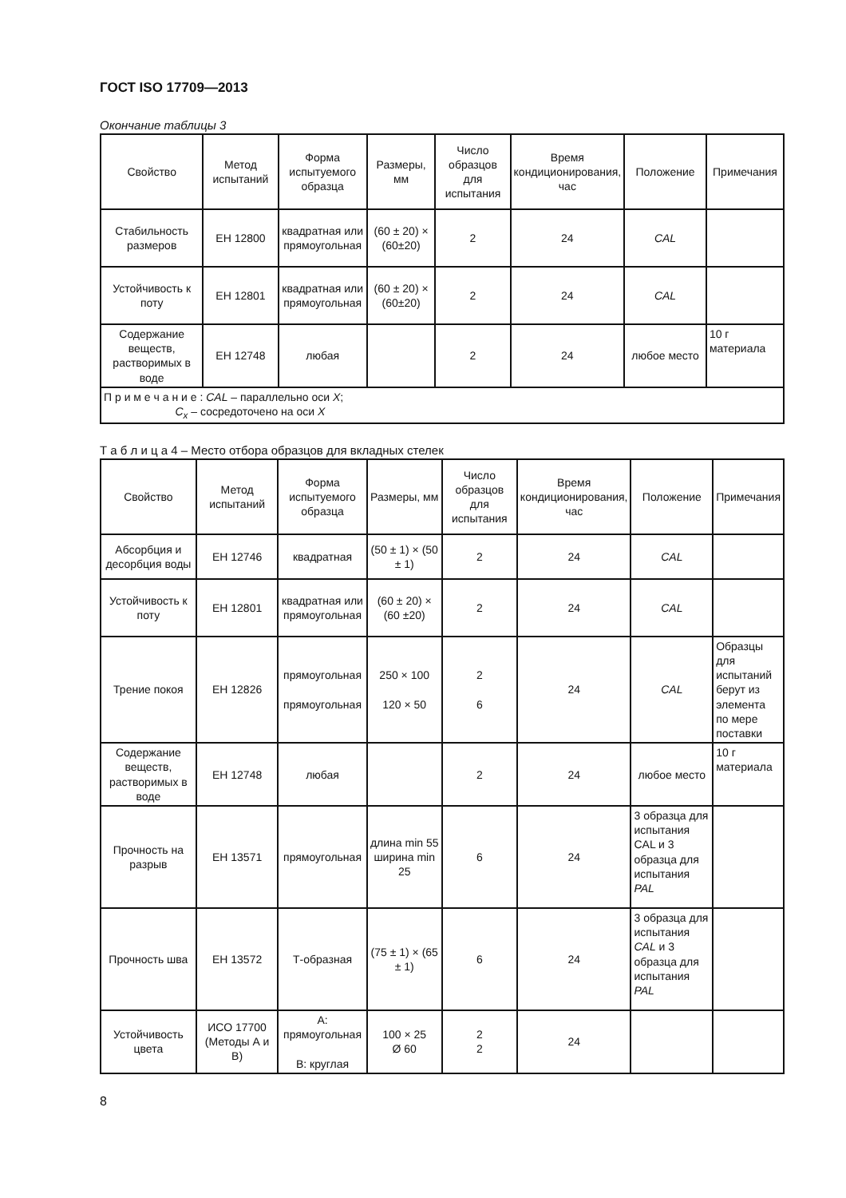ГОСТ ISO 17709—2013
Окончание таблицы 3
| Свойство | Метод испытаний | Форма испытуемого образца | Размеры, мм | Число образцов для испытания | Время кондиционирования, час | Положение | Примечания |
| --- | --- | --- | --- | --- | --- | --- | --- |
| Стабильность размеров | ЕН 12800 | квадратная или прямоугольная | (60 ± 20) × (60±20) | 2 | 24 | CAL | |
| Устойчивость к поту | ЕН 12801 | квадратная или прямоугольная | (60 ± 20) × (60±20) | 2 | 24 | CAL | |
| Содержание веществ, растворимых в воде | ЕН 12748 | любая | | 2 | 24 | любое место | 10 г материала |
| П р и м е ч а н и е : CAL – параллельно оси X ; C<sub>x</sub> – сосредоточено на оси X | | | | | | | |
Т а б л и ц а 4 – Место отбора образцов для вкладных стелек
| Свойство | Метод испытаний | Форма испытуемого образца | Размеры, мм | Число образцов для испытания | Время кондиционирования, час | Положение | Примечания |
| --- | --- | --- | --- | --- | --- | --- | --- |
| Абсорбция и десорбция воды | ЕН 12746 | квадратная | (50 ± 1) × (50 ± 1) | 2 | 24 | CAL | |
| Устойчивость к поту | ЕН 12801 | квадратная или прямоугольная | (60 ± 20) × (60 ±20) | 2 | 24 | CAL | |
| Трение покоя | ЕН 12826 | прямоугольная прямоугольная | 250 × 100 120 × 50 | 2 6 | 24 | CAL | Образцы для испытаний берут из элемента по мере поставки |
| Содержание веществ, растворимых в воде | ЕН 12748 | любая | | 2 | 24 | любое место | 10 г материала |
| Прочность на разрыв | ЕН 13571 | прямоугольная | длина min 55 ширина min 25 | 6 | 24 | 3 образца для испытания CAL и 3 образца для испытания PAL | |
| Прочность шва | ЕН 13572 | Т-образная | (75 ± 1) × (65 ± 1) | 6 | 24 | 3 образца для испытания CAL и 3 образца для испытания PAL | |
| Устойчивость цвета | ИСО 17700 (Методы А и В) | А: прямоугольная В: круглая | 100 × 25 Ø 60 | 2 2 | 24 | | |
8